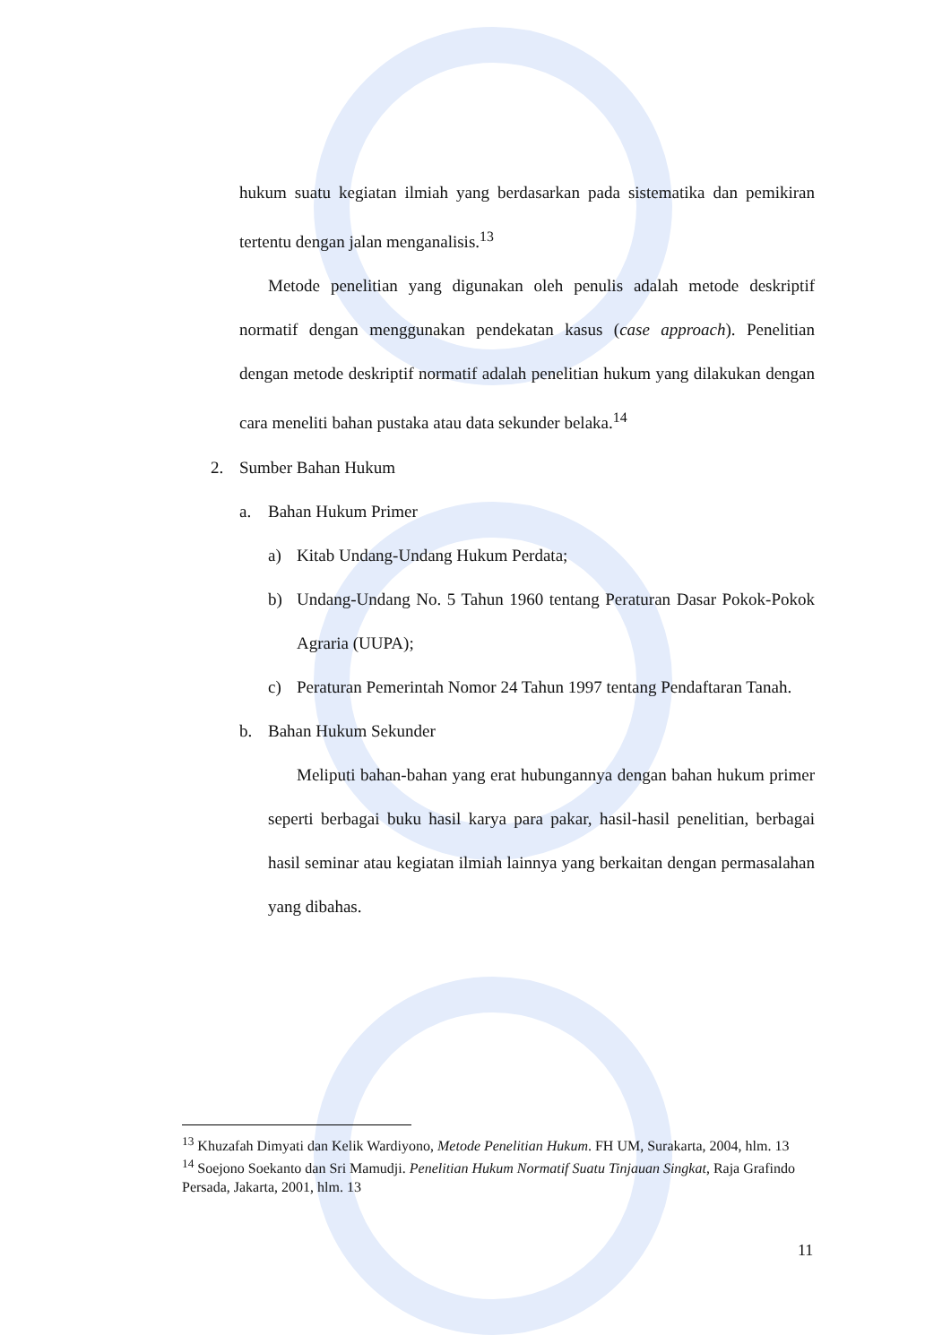hukum suatu kegiatan ilmiah yang berdasarkan pada sistematika dan pemikiran tertentu dengan jalan menganalisis.<sup>13</sup>
Metode penelitian yang digunakan oleh penulis adalah metode deskriptif normatif dengan menggunakan pendekatan kasus (case approach). Penelitian dengan metode deskriptif normatif adalah penelitian hukum yang dilakukan dengan cara meneliti bahan pustaka atau data sekunder belaka.<sup>14</sup>
2. Sumber Bahan Hukum
a. Bahan Hukum Primer
a) Kitab Undang-Undang Hukum Perdata;
b) Undang-Undang No. 5 Tahun 1960 tentang Peraturan Dasar Pokok-Pokok Agraria (UUPA);
c) Peraturan Pemerintah Nomor 24 Tahun 1997 tentang Pendaftaran Tanah.
b. Bahan Hukum Sekunder
Meliputi bahan-bahan yang erat hubungannya dengan bahan hukum primer seperti berbagai buku hasil karya para pakar, hasil-hasil penelitian, berbagai hasil seminar atau kegiatan ilmiah lainnya yang berkaitan dengan permasalahan yang dibahas.
<sup>13</sup> Khuzafah Dimyati dan Kelik Wardiyono, Metode Penelitian Hukum. FH UM, Surakarta, 2004, hlm. 13
<sup>14</sup> Soejono Soekanto dan Sri Mamudji. Penelitian Hukum Normatif Suatu Tinjauan Singkat, Raja Grafindo Persada, Jakarta, 2001, hlm. 13
11